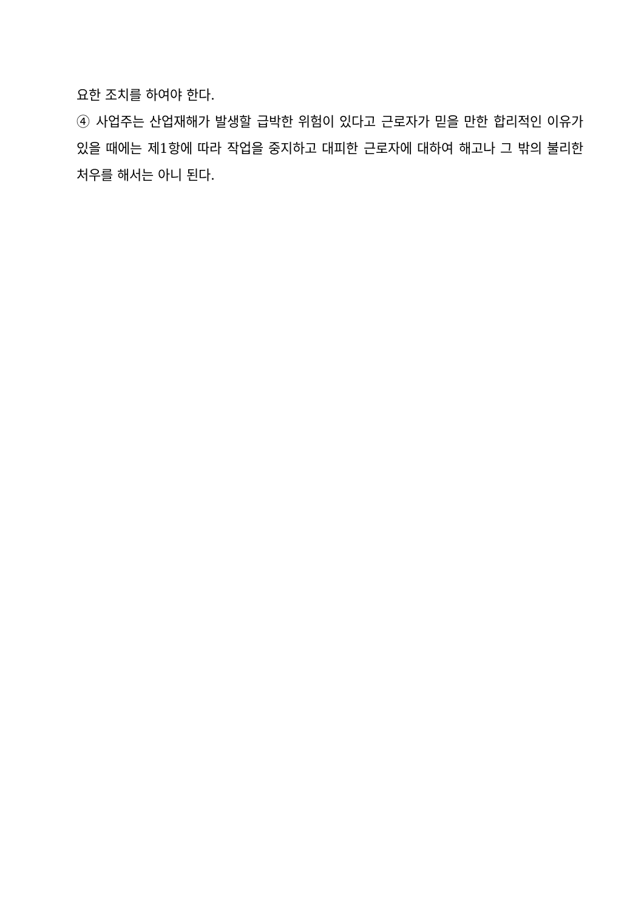요한 조치를 하여야 한다.
④ 사업주는 산업재해가 발생할 급박한 위험이 있다고 근로자가 믿을 만한 합리적인 이유가 있을 때에는 제1항에 따라 작업을 중지하고 대피한 근로자에 대하여 해고나 그 밖의 불리한 처우를 해서는 아니 된다.